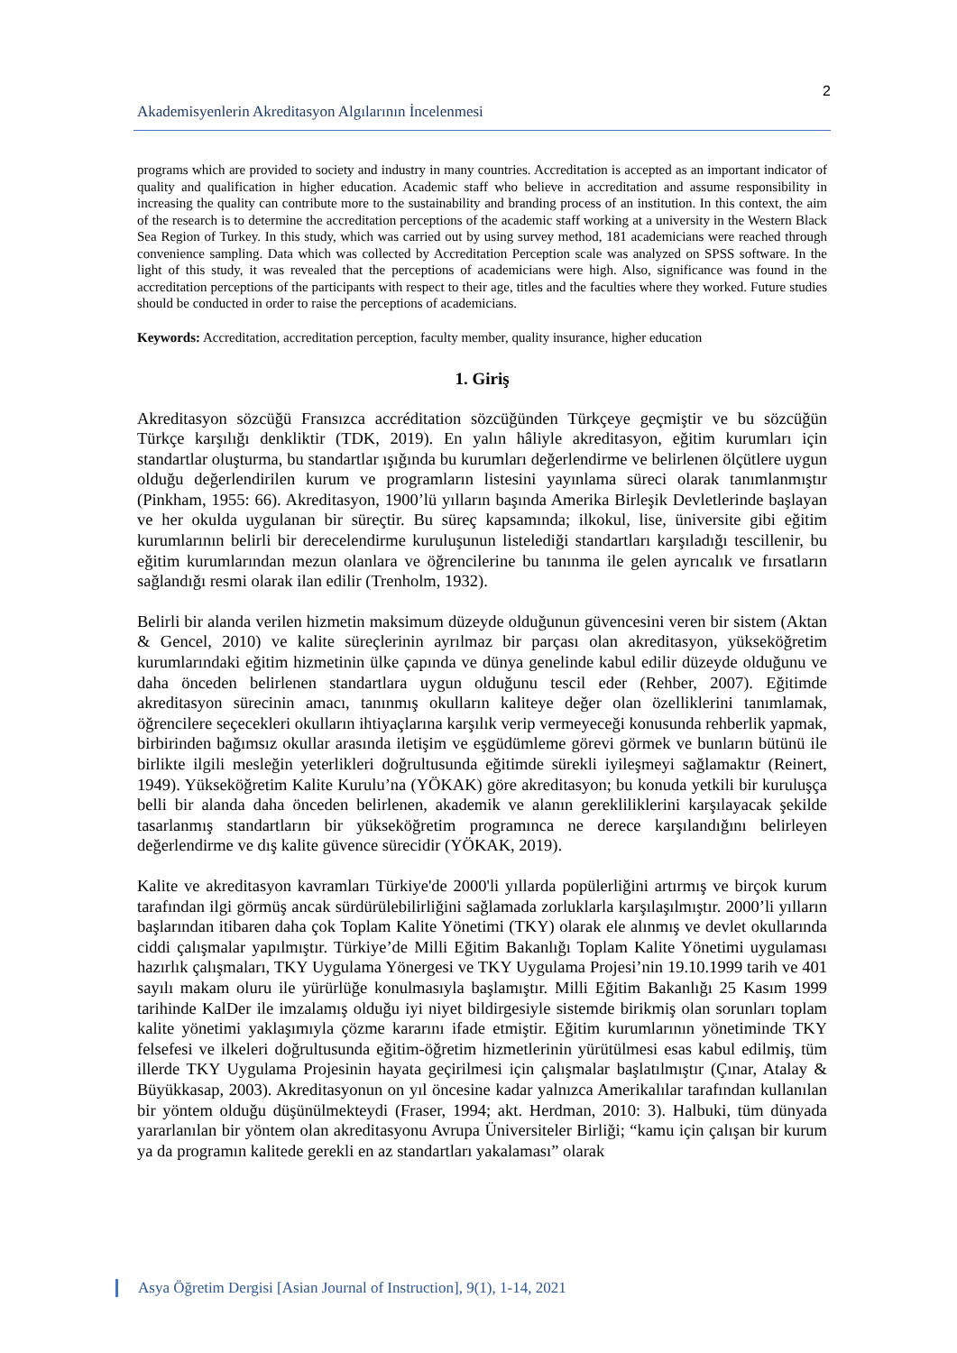2
Akademisyenlerin Akreditasyon Algılarının İncelenmesi
programs which are provided to society and industry in many countries. Accreditation is accepted as an important indicator of quality and qualification in higher education. Academic staff who believe in accreditation and assume responsibility in increasing the quality can contribute more to the sustainability and branding process of an institution. In this context, the aim of the research is to determine the accreditation perceptions of the academic staff working at a university in the Western Black Sea Region of Turkey. In this study, which was carried out by using survey method, 181 academicians were reached through convenience sampling. Data which was collected by Accreditation Perception scale was analyzed on SPSS software. In the light of this study, it was revealed that the perceptions of academicians were high. Also, significance was found in the accreditation perceptions of the participants with respect to their age, titles and the faculties where they worked. Future studies should be conducted in order to raise the perceptions of academicians.
Keywords: Accreditation, accreditation perception, faculty member, quality insurance, higher education
1. Giriş
Akreditasyon sözcüğü Fransızca accréditation sözcüğünden Türkçeye geçmiştir ve bu sözcüğün Türkçe karşılığı denkliktir (TDK, 2019). En yalın hâliyle akreditasyon, eğitim kurumları için standartlar oluşturma, bu standartlar ışığında bu kurumları değerlendirme ve belirlenen ölçütlere uygun olduğu değerlendirilen kurum ve programların listesini yayınlama süreci olarak tanımlanmıştır (Pinkham, 1955: 66). Akreditasyon, 1900’lü yılların başında Amerika Birleşik Devletlerinde başlayan ve her okulda uygulanan bir süreçtir. Bu süreç kapsamında; ilkokul, lise, üniversite gibi eğitim kurumlarının belirli bir derecelendirme kuruluşunun listelediği standartları karşıladığı tescillenir, bu eğitim kurumlarından mezun olanlara ve öğrencilerine bu tanınma ile gelen ayrıcalık ve fırsatların sağlandığı resmi olarak ilan edilir (Trenholm, 1932).
Belirli bir alanda verilen hizmetin maksimum düzeyde olduğunun güvencesini veren bir sistem (Aktan & Gencel, 2010) ve kalite süreçlerinin ayrılmaz bir parçası olan akreditasyon, yükseköğretim kurumlarındaki eğitim hizmetinin ülke çapında ve dünya genelinde kabul edilir düzeyde olduğunu ve daha önceden belirlenen standartlara uygun olduğunu tescil eder (Rehber, 2007). Eğitimde akreditasyon sürecinin amacı, tanınmış okulların kaliteye değer olan özelliklerini tanımlamak, öğrencilere seçecekleri okulların ihtiyaçlarına karşılık verip vermeyeceği konusunda rehberlik yapmak, birbirinden bağımsız okullar arasında iletişim ve eşgüdümleme görevi görmek ve bunların bütünü ile birlikte ilgili mesleğin yeterlikleri doğrultusunda eğitimde sürekli iyileşmeyi sağlamaktır (Reinert, 1949). Yükseköğretim Kalite Kurulu’na (YÖKAK) göre akreditasyon; bu konuda yetkili bir kuruluşça belli bir alanda daha önceden belirlenen, akademik ve alanın gerekliliklerini karşılayacak şekilde tasarlanmış standartların bir yükseköğretim programınca ne derece karşılandığını belirleyen değerlendirme ve dış kalite güvence sürecidir (YÖKAK, 2019).
Kalite ve akreditasyon kavramları Türkiye'de 2000'li yıllarda popülerliğini artırmış ve birçok kurum tarafından ilgi görmüş ancak sürdürülebilirliğini sağlamada zorluklarla karşılaşılmıştır. 2000’li yılların başlarından itibaren daha çok Toplam Kalite Yönetimi (TKY) olarak ele alınmış ve devlet okullarında ciddi çalışmalar yapılmıştır. Türkiye’de Milli Eğitim Bakanlığı Toplam Kalite Yönetimi uygulaması hazırlık çalışmaları, TKY Uygulama Yönergesi ve TKY Uygulama Projesi’nin 19.10.1999 tarih ve 401 sayılı makam oluru ile yürürlüğe konulmasıyla başlamıştır. Milli Eğitim Bakanlığı 25 Kasım 1999 tarihinde KalDer ile imzalamış olduğu iyi niyet bildirgesiyle sistemde birikmiş olan sorunları toplam kalite yönetimi yaklaşımıyla çözme kararını ifade etmiştir. Eğitim kurumlarının yönetiminde TKY felsefesi ve ilkeleri doğrultusunda eğitim-öğretim hizmetlerinin yürütülmesi esas kabul edilmiş, tüm illerde TKY Uygulama Projesinin hayata geçirilmesi için çalışmalar başlatılmıştır (Çınar, Atalay & Büyükkasap, 2003). Akreditasyonun on yıl öncesine kadar yalnızca Amerikalılar tarafından kullanılan bir yöntem olduğu düşünülmekteydi (Fraser, 1994; akt. Herdman, 2010: 3). Halbuki, tüm dünyada yararlanılan bir yöntem olan akreditasyonu Avrupa Üniversiteler Birliği; “kamu için çalışan bir kurum ya da programın kalitede gerekli en az standartları yakalaması” olarak
Asya Öğretim Dergisi [Asian Journal of Instruction], 9(1), 1-14, 2021